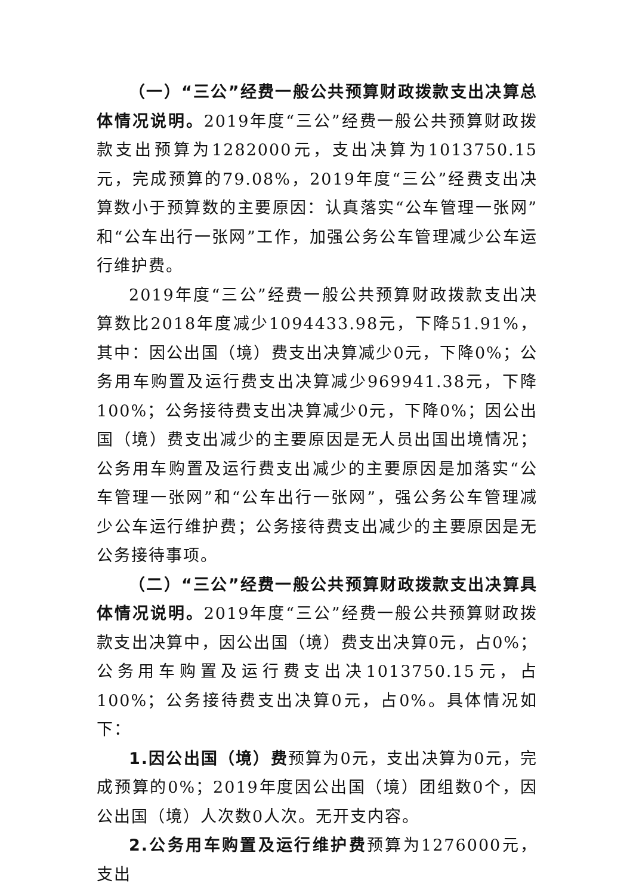（一）“三公”经费一般公共预算财政拨款支出决算总体情况说明。2019年度“三公”经费一般公共预算财政拨款支出预算为1282000元，支出决算为1013750.15元，完成预算的79.08%，2019年度“三公”经费支出决算数小于预算数的主要原因：认真落实“公车管理一张网”和“公车出行一张网”工作，加强公务公车管理减少公车运行维护费。
2019年度“三公”经费一般公共预算财政拨款支出决算数比2018年度减少1094433.98元，下降51.91%，其中：因公出国（境）费支出决算减少0元，下降0%；公务用车购置及运行费支出决算减少969941.38元，下降100%；公务接待费支出决算减少0元，下降0%；因公出国（境）费支出减少的主要原因是无人员出国出境情况；公务用车购置及运行费支出减少的主要原因是加落实“公车管理一张网”和“公车出行一张网”，强公务公车管理减少公车运行维护费；公务接待费支出减少的主要原因是无公务接待事项。
（二）“三公”经费一般公共预算财政拨款支出决算具体情况说明。2019年度“三公”经费一般公共预算财政拨款支出决算中，因公出国（境）费支出决算0元，占0%；公务用车购置及运行费支出决1013750.15元，占100%；公务接待费支出决算0元，占0%。具体情况如下：
1.因公出国（境）费预算为0元，支出决算为0元，完成预算的0%；2019年度因公出国（境）团组数0个，因公出国（境）人次数0人次。无开支内容。
2.公务用车购置及运行维护费预算为1276000元，支出